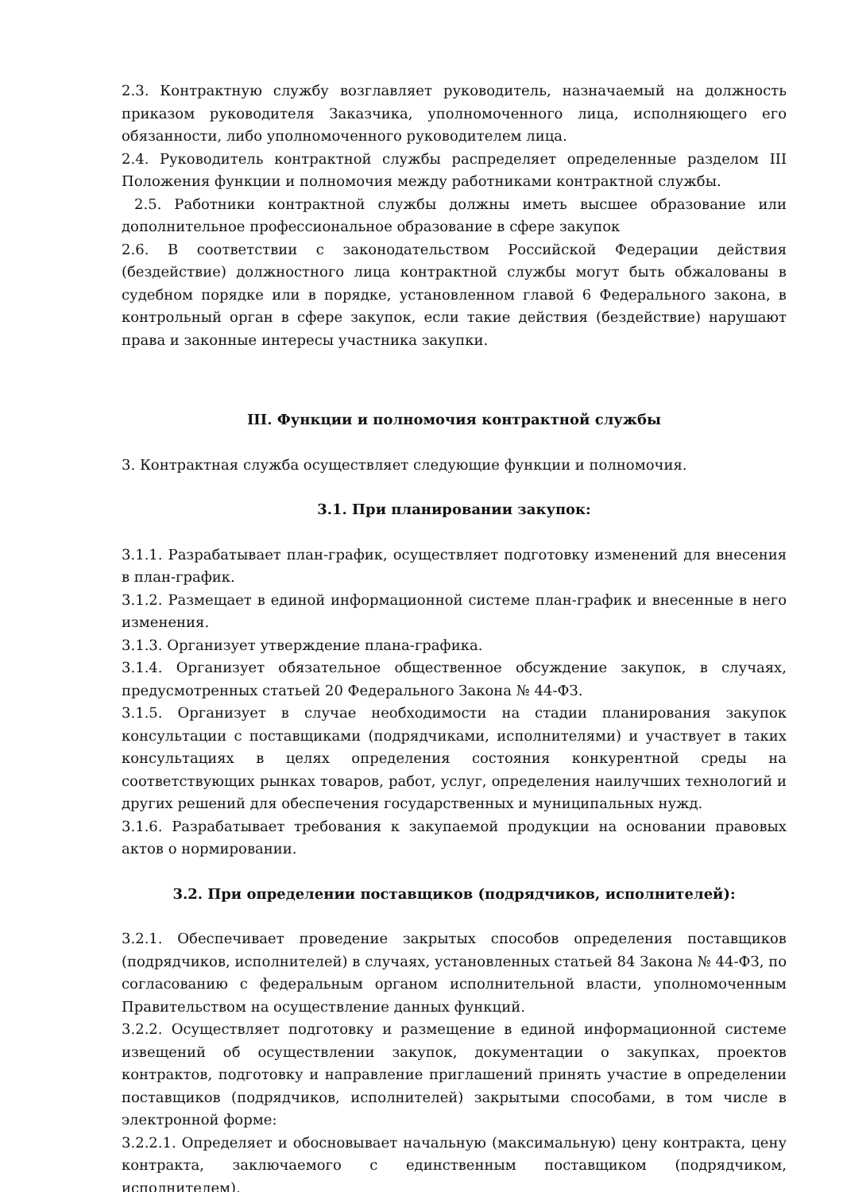2.3. Контрактную службу возглавляет руководитель, назначаемый на должность приказом руководителя Заказчика, уполномоченного лица, исполняющего его обязанности, либо уполномоченного руководителем лица.
2.4. Руководитель контрактной службы распределяет определенные разделом III Положения функции и полномочия между работниками контрактной службы.
2.5. Работники контрактной службы должны иметь высшее образование или дополнительное профессиональное образование в сфере закупок
2.6. В соответствии с законодательством Российской Федерации действия (бездействие) должностного лица контрактной службы могут быть обжалованы в судебном порядке или в порядке, установленном главой 6 Федерального закона, в контрольный орган в сфере закупок, если такие действия (бездействие) нарушают права и законные интересы участника закупки.
III. Функции и полномочия контрактной службы
3. Контрактная служба осуществляет следующие функции и полномочия.
3.1. При планировании закупок:
3.1.1. Разрабатывает план-график, осуществляет подготовку изменений для внесения в план-график.
3.1.2. Размещает в единой информационной системе план-график и внесенные в него изменения.
3.1.3. Организует утверждение плана-графика.
3.1.4. Организует обязательное общественное обсуждение закупок, в случаях, предусмотренных статьей 20 Федерального Закона № 44-ФЗ.
3.1.5. Организует в случае необходимости на стадии планирования закупок консультации с поставщиками (подрядчиками, исполнителями) и участвует в таких консультациях в целях определения состояния конкурентной среды на соответствующих рынках товаров, работ, услуг, определения наилучших технологий и других решений для обеспечения государственных и муниципальных нужд.
3.1.6. Разрабатывает требования к закупаемой продукции на основании правовых актов о нормировании.
3.2. При определении поставщиков (подрядчиков, исполнителей):
3.2.1. Обеспечивает проведение закрытых способов определения поставщиков (подрядчиков, исполнителей) в случаях, установленных статьей 84 Закона № 44-ФЗ, по согласованию с федеральным органом исполнительной власти, уполномоченным Правительством на осуществление данных функций.
3.2.2. Осуществляет подготовку и размещение в единой информационной системе извещений об осуществлении закупок, документации о закупках, проектов контрактов, подготовку и направление приглашений принять участие в определении поставщиков (подрядчиков, исполнителей) закрытыми способами, в том числе в электронной форме:
3.2.2.1. Определяет и обосновывает начальную (максимальную) цену контракта, цену контракта, заключаемого с единственным поставщиком (подрядчиком, исполнителем),